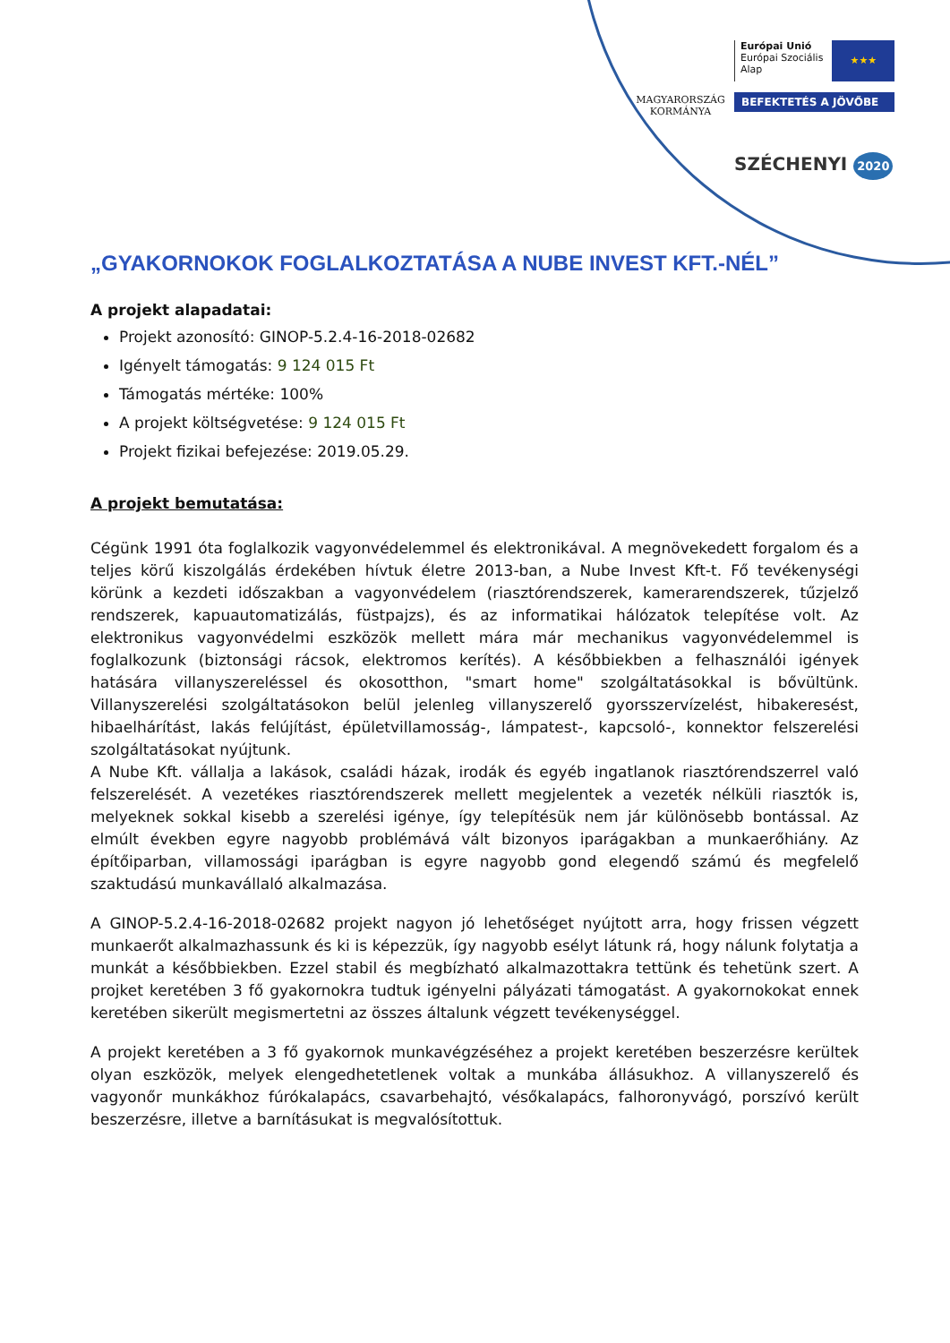MAGYARORSZÁG
KORMÁNYA
Európai Unió
Európai Szociális
Alap
★★★
BEFEKTETÉS A JÖVŐBE
SZÉCHENYI 2020
„GYAKORNOKOK FOGLALKOZTATÁSA A NUBE INVEST KFT.-NÉL”
A projekt alapadatai:
Projekt azonosító: GINOP-5.2.4-16-2018-02682
Igényelt támogatás: 9 124 015 Ft
Támogatás mértéke: 100%
A projekt költségvetése: 9 124 015 Ft
Projekt fizikai befejezése: 2019.05.29.
A projekt bemutatása:
Cégünk 1991 óta foglalkozik vagyonvédelemmel és elektronikával. A megnövekedett forgalom és a teljes körű kiszolgálás érdekében hívtuk életre 2013-ban, a Nube Invest Kft-t. Fő tevékenységi körünk a kezdeti időszakban a vagyonvédelem (riasztórendszerek, kamerarendszerek, tűzjelző rendszerek, kapuautomatizálás, füstpajzs), és az informatikai hálózatok telepítése volt. Az elektronikus vagyonvédelmi eszközök mellett mára már mechanikus vagyonvédelemmel is foglalkozunk (biztonsági rácsok, elektromos kerítés). A későbbiekben a felhasználói igények hatására villanyszereléssel és okosotthon, "smart home" szolgáltatásokkal is bővültünk. Villanyszerelési szolgáltatásokon belül jelenleg villanyszerelő gyorsszervízelést, hibakeresést, hibaelhárítást, lakás felújítást, épületvillamosság-, lámpatest-, kapcsoló-, konnektor felszerelési szolgáltatásokat nyújtunk.
A Nube Kft. vállalja a lakások, családi házak, irodák és egyéb ingatlanok riasztórendszerrel való felszerelését. A vezetékes riasztórendszerek mellett megjelentek a vezeték nélküli riasztók is, melyeknek sokkal kisebb a szerelési igénye, így telepítésük nem jár különösebb bontással. Az elmúlt években egyre nagyobb problémává vált bizonyos iparágakban a munkaerőhiány. Az építőiparban, villamossági iparágban is egyre nagyobb gond elegendő számú és megfelelő szaktudású munkavállaló alkalmazása.
A GINOP-5.2.4-16-2018-02682 projekt nagyon jó lehetőséget nyújtott arra, hogy frissen végzett munkaerőt alkalmazhassunk és ki is képezzük, így nagyobb esélyt látunk rá, hogy nálunk folytatja a munkát a későbbiekben. Ezzel stabil és megbízható alkalmazottakra tettünk és tehetünk szert. A projket keretében 3 fő gyakornokra tudtuk igényelni pályázati támogatást. A gyakornokokat ennek keretében sikerült megismertetni az összes általunk végzett tevékenységgel.
A projekt keretében a 3 fő gyakornok munkavégzéséhez a projekt keretében beszerzésre kerültek olyan eszközök, melyek elengedhetetlenek voltak a munkába állásukhoz. A villanyszerelő és vagyonőr munkákhoz fúrókalapács, csavarbehajtó, vésőkalapács, falhoronyvágó, porszívó került beszerzésre, illetve a barnításukat is megvalósítottuk.